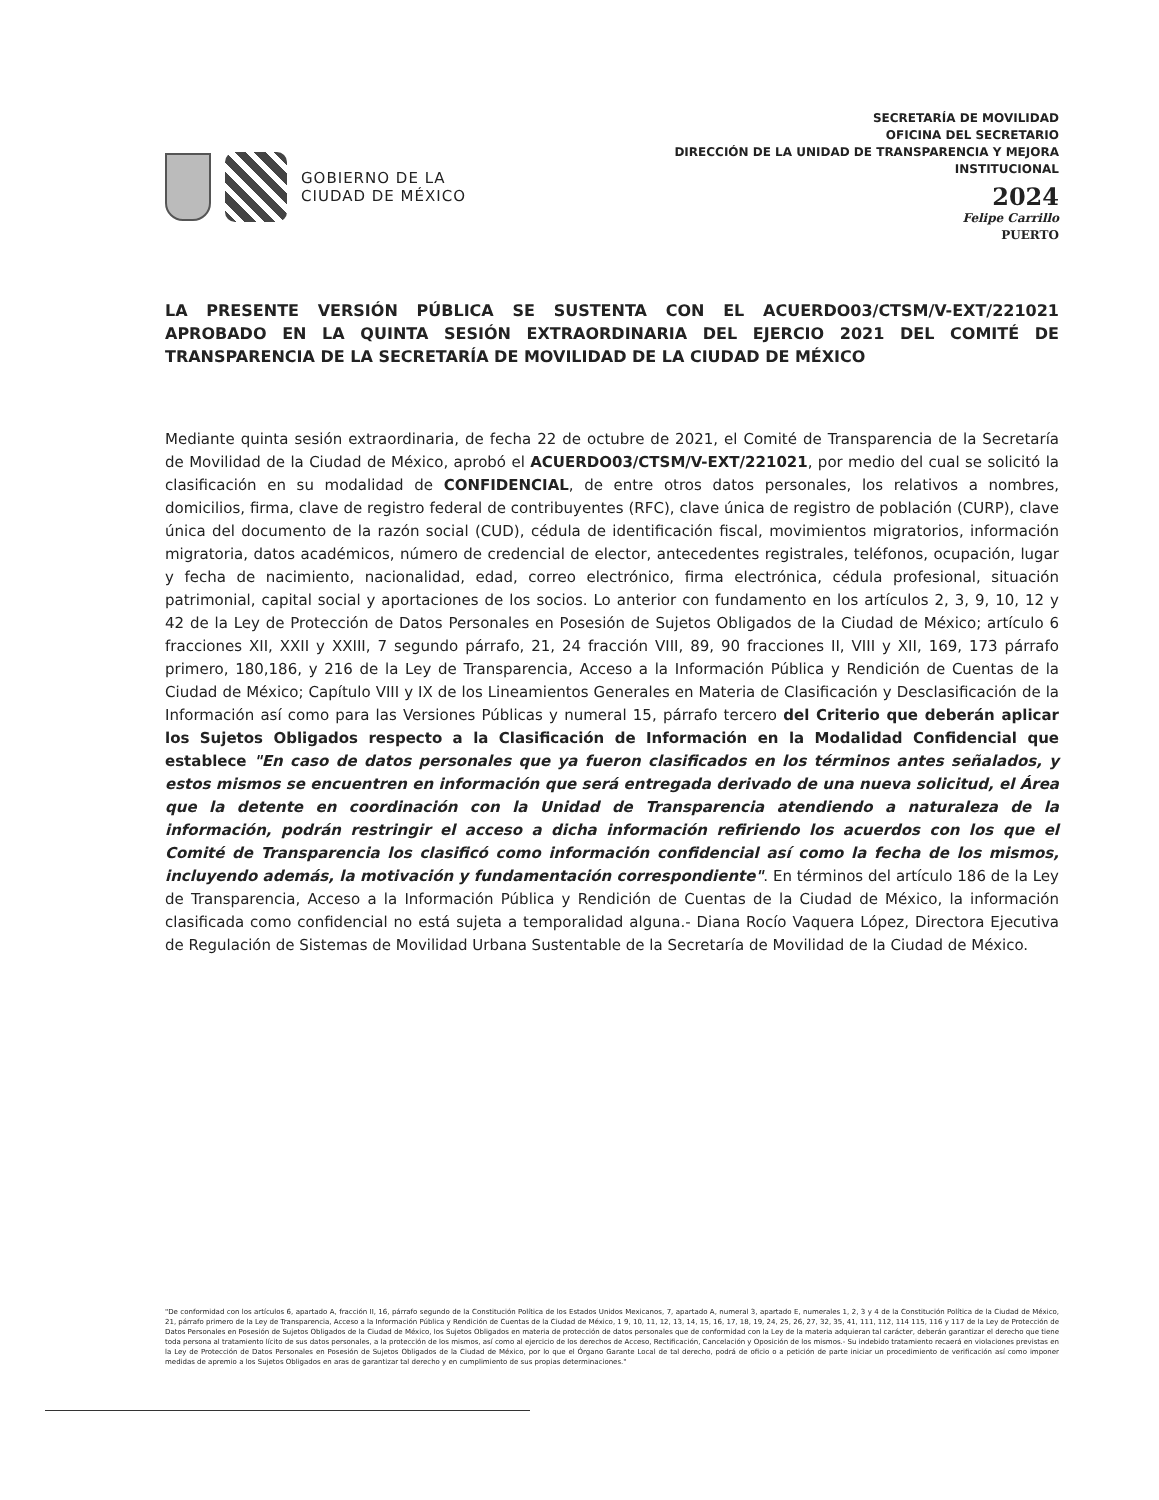GOBIERNO DE LA
CIUDAD DE MÉXICO
SECRETARÍA DE MOVILIDAD
OFICINA DEL SECRETARIO
DIRECCIÓN DE LA UNIDAD DE TRANSPARENCIA Y MEJORA
INSTITUCIONAL
2024
Felipe Carrillo
PUERTO
LA PRESENTE VERSIÓN PÚBLICA SE SUSTENTA CON EL ACUERDO03/CTSM/V-EXT/221021 APROBADO EN LA QUINTA SESIÓN EXTRAORDINARIA DEL EJERCIO 2021 DEL COMITÉ DE TRANSPARENCIA DE LA SECRETARÍA DE MOVILIDAD DE LA CIUDAD DE MÉXICO
Mediante quinta sesión extraordinaria, de fecha 22 de octubre de 2021, el Comité de Transparencia de la Secretaría de Movilidad de la Ciudad de México, aprobó el ACUERDO03/CTSM/V-EXT/221021, por medio del cual se solicitó la clasificación en su modalidad de CONFIDENCIAL, de entre otros datos personales, los relativos a nombres, domicilios, firma, clave de registro federal de contribuyentes (RFC), clave única de registro de población (CURP), clave única del documento de la razón social (CUD), cédula de identificación fiscal, movimientos migratorios, información migratoria, datos académicos, número de credencial de elector, antecedentes registrales, teléfonos, ocupación, lugar y fecha de nacimiento, nacionalidad, edad, correo electrónico, firma electrónica, cédula profesional, situación patrimonial, capital social y aportaciones de los socios. Lo anterior con fundamento en los artículos 2, 3, 9, 10, 12 y 42 de la Ley de Protección de Datos Personales en Posesión de Sujetos Obligados de la Ciudad de México; artículo 6 fracciones XII, XXII y XXIII, 7 segundo párrafo, 21, 24 fracción VIII, 89, 90 fracciones II, VIII y XII, 169, 173 párrafo primero, 180,186, y 216 de la Ley de Transparencia, Acceso a la Información Pública y Rendición de Cuentas de la Ciudad de México; Capítulo VIII y IX de los Lineamientos Generales en Materia de Clasificación y Desclasificación de la Información así como para las Versiones Públicas y numeral 15, párrafo tercero del Criterio que deberán aplicar los Sujetos Obligados respecto a la Clasificación de Información en la Modalidad Confidencial que establece "En caso de datos personales que ya fueron clasificados en los términos antes señalados, y estos mismos se encuentren en información que será entregada derivado de una nueva solicitud, el Área que la detente en coordinación con la Unidad de Transparencia atendiendo a naturaleza de la información, podrán restringir el acceso a dicha información refiriendo los acuerdos con los que el Comité de Transparencia los clasificó como información confidencial así como la fecha de los mismos, incluyendo además, la motivación y fundamentación correspondiente". En términos del artículo 186 de la Ley de Transparencia, Acceso a la Información Pública y Rendición de Cuentas de la Ciudad de México, la información clasificada como confidencial no está sujeta a temporalidad alguna.- Diana Rocío Vaquera López, Directora Ejecutiva de Regulación de Sistemas de Movilidad Urbana Sustentable de la Secretaría de Movilidad de la Ciudad de México.
"De conformidad con los artículos 6, apartado A, fracción II, 16, párrafo segundo de la Constitución Política de los Estados Unidos Mexicanos, 7, apartado A, numeral 3, apartado E, numerales 1, 2, 3 y 4 de la Constitución Política de la Ciudad de México, 21, párrafo primero de la Ley de Transparencia, Acceso a la Información Pública y Rendición de Cuentas de la Ciudad de México, 1 9, 10, 11, 12, 13, 14, 15, 16, 17, 18, 19, 24, 25, 26, 27, 32, 35, 41, 111, 112, 114 115, 116 y 117 de la Ley de Protección de Datos Personales en Posesión de Sujetos Obligados de la Ciudad de México, los Sujetos Obligados en materia de protección de datos personales que de conformidad con la Ley de la materia adquieran tal carácter, deberán garantizar el derecho que tiene toda persona al tratamiento lícito de sus datos personales, a la protección de los mismos, así como al ejercicio de los derechos de Acceso, Rectificación, Cancelación y Oposición de los mismos.- Su indebido tratamiento recaerá en violaciones previstas en la Ley de Protección de Datos Personales en Posesión de Sujetos Obligados de la Ciudad de México, por lo que el Órgano Garante Local de tal derecho, podrá de oficio o a petición de parte iniciar un procedimiento de verificación así como imponer medidas de apremio a los Sujetos Obligados en aras de garantizar tal derecho y en cumplimiento de sus propias determinaciones."